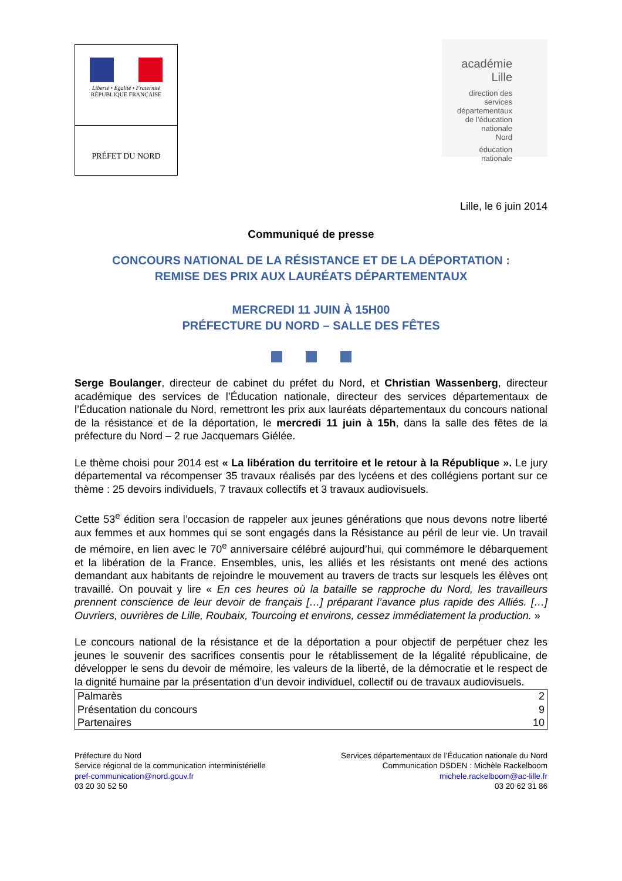Liberté • Egalité • Fraternité
RÉPUBLIQUE FRANÇAISE
PRÉFET DU NORD
académie
Lille
direction des services
départementaux
de l’éducation nationale
Nord
éducation
nationale
Lille, le 6 juin 2014
Communiqué de presse
CONCOURS NATIONAL DE LA RÉSISTANCE ET DE LA DÉPORTATION :
REMISE DES PRIX AUX LAURÉATS DÉPARTEMENTAUX
MERCREDI 11 JUIN À 15H00
PRÉFECTURE DU NORD – SALLE DES FÊTES
Serge Boulanger, directeur de cabinet du préfet du Nord, et Christian Wassenberg, directeur académique des services de l’Éducation nationale, directeur des services départementaux de l’Éducation nationale du Nord, remettront les prix aux lauréats départementaux du concours national de la résistance et de la déportation, le mercredi 11 juin à 15h, dans la salle des fêtes de la préfecture du Nord – 2 rue Jacquemars Giélée.
Le thème choisi pour 2014 est « La libération du territoire et le retour à la République ». Le jury départemental va récompenser 35 travaux réalisés par des lycéens et des collégiens portant sur ce thème : 25 devoirs individuels, 7 travaux collectifs et 3 travaux audiovisuels.
Cette 53<sup>e</sup> édition sera l’occasion de rappeler aux jeunes générations que nous devons notre liberté aux femmes et aux hommes qui se sont engagés dans la Résistance au péril de leur vie. Un travail de mémoire, en lien avec le 70<sup>e</sup> anniversaire célébré aujourd’hui, qui commémore le débarquement et la libération de la France. Ensembles, unis, les alliés et les résistants ont mené des actions demandant aux habitants de rejoindre le mouvement au travers de tracts sur lesquels les élèves ont travaillé. On pouvait y lire « En ces heures où la bataille se rapproche du Nord, les travailleurs prennent conscience de leur devoir de français […] préparant l’avance plus rapide des Alliés. […] Ouvriers, ouvrières de Lille, Roubaix, Tourcoing et environs, cessez immédiatement la production. »
Le concours national de la résistance et de la déportation a pour objectif de perpétuer chez les jeunes le souvenir des sacrifices consentis pour le rétablissement de la légalité républicaine, de développer le sens du devoir de mémoire, les valeurs de la liberté, de la démocratie et le respect de la dignité humaine par la présentation d’un devoir individuel, collectif ou de travaux audiovisuels.
| Palmarès | 2 |
| Présentation du concours | 9 |
| Partenaires | 10 |
Préfecture du Nord
Service régional de la communication interministérielle
pref-communication@nord.gouv.fr
03 20 30 52 50
Services départementaux de l’Éducation nationale du Nord
Communication DSDEN : Michèle Rackelboom
michele.rackelboom@ac-lille.fr
03 20 62 31 86